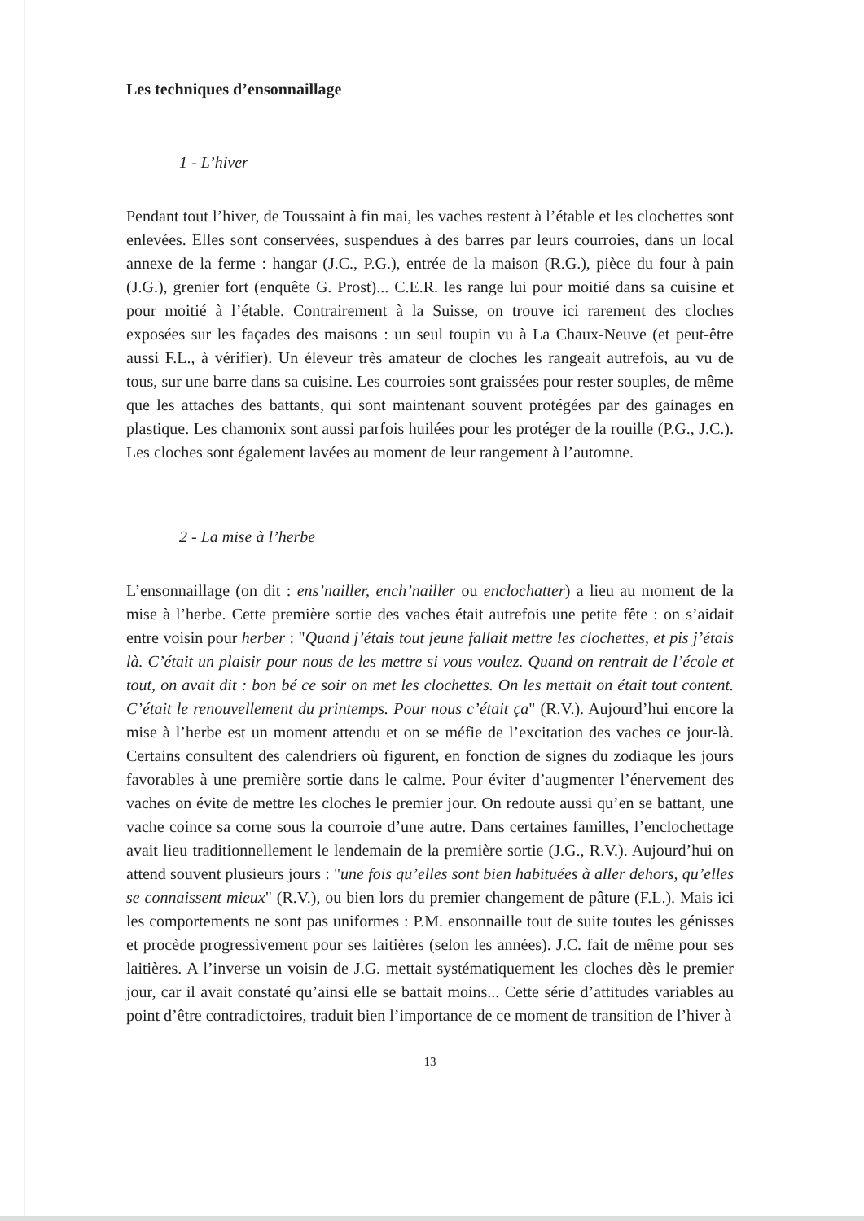Les techniques d’ensonnaillage
1 - L’hiver
Pendant tout l’hiver, de Toussaint à fin mai, les vaches restent à l’étable et les clochettes sont enlevées. Elles sont conservées, suspendues à des barres par leurs courroies, dans un local annexe de la ferme : hangar (J.C., P.G.), entrée de la maison (R.G.), pièce du four à pain (J.G.), grenier fort (enquête G. Prost)... C.E.R. les range lui pour moitié dans sa cuisine et pour moitié à l’étable. Contrairement à la Suisse, on trouve ici rarement des cloches exposées sur les façades des maisons : un seul toupin vu à La Chaux-Neuve (et peut-être aussi F.L., à vérifier). Un éleveur très amateur de cloches les rangeait autrefois, au vu de tous, sur une barre dans sa cuisine. Les courroies sont graissées pour rester souples, de même que les attaches des battants, qui sont maintenant souvent protégées par des gainages en plastique. Les chamonix sont aussi parfois huilées pour les protéger de la rouille (P.G., J.C.). Les cloches sont également lavées au moment de leur rangement à l’automne.
2 - La mise à l’herbe
L’ensonnaillage (on dit : ens’nailler, ench’nailler ou enclochatter) a lieu au moment de la mise à l’herbe. Cette première sortie des vaches était autrefois une petite fête : on s’aidait entre voisin pour herber : "Quand j’étais tout jeune fallait mettre les clochettes, et pis j’étais là. C’était un plaisir pour nous de les mettre si vous voulez. Quand on rentrait de l’école et tout, on avait dit : bon bé ce soir on met les clochettes. On les mettait on était tout content. C’était le renouvellement du printemps. Pour nous c’était ça" (R.V.). Aujourd’hui encore la mise à l’herbe est un moment attendu et on se méfie de l’excitation des vaches ce jour-là. Certains consultent des calendriers où figurent, en fonction de signes du zodiaque les jours favorables à une première sortie dans le calme. Pour éviter d’augmenter l’énervement des vaches on évite de mettre les cloches le premier jour. On redoute aussi qu’en se battant, une vache coince sa corne sous la courroie d’une autre. Dans certaines familles, l’enclochettage avait lieu traditionnellement le lendemain de la première sortie (J.G., R.V.). Aujourd’hui on attend souvent plusieurs jours : "une fois qu’elles sont bien habituées à aller dehors, qu’elles se connaissent mieux" (R.V.), ou bien lors du premier changement de pâture (F.L.). Mais ici les comportements ne sont pas uniformes : P.M. ensonnaille tout de suite toutes les génisses et procède progressivement pour ses laitières (selon les années). J.C. fait de même pour ses laitières. A l’inverse un voisin de J.G. mettait systématiquement les cloches dès le premier jour, car il avait constaté qu’ainsi elle se battait moins... Cette série d’attitudes variables au point d’être contradictoires, traduit bien l’importance de ce moment de transition de l’hiver à
13